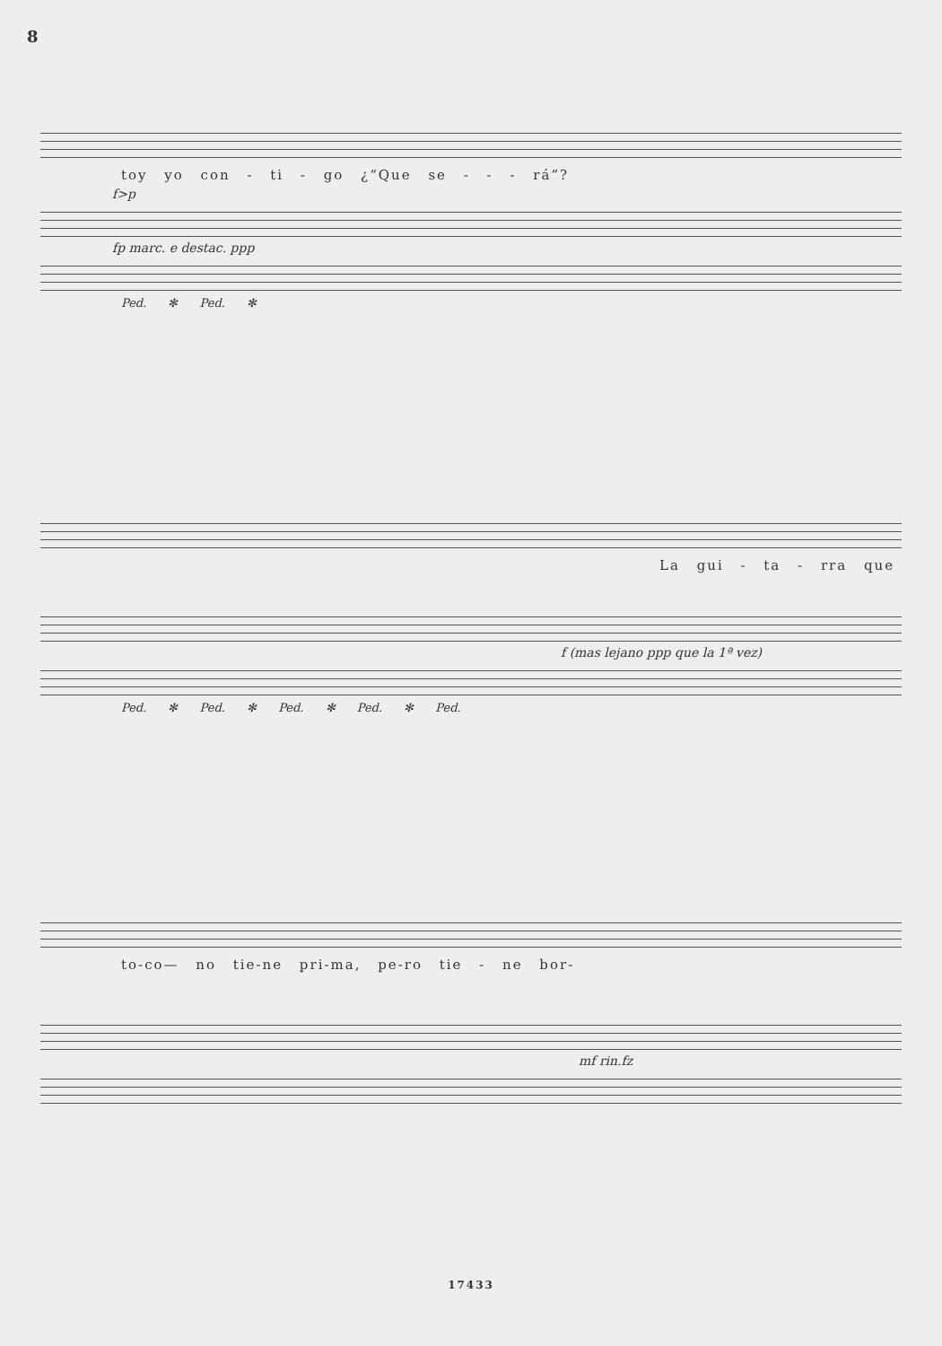8
toy yo con - ti - go ¿“Que se - - - rá”?
f>p
fp marc. e destac. ppp
Ped. ✻ Ped. ✻
La gui - ta - rra que
f (mas lejano ppp que la 1ª vez)
Ped. ✻ Ped. ✻ Ped. ✻ Ped. ✻ Ped.
to-co— no tie-ne pri-ma, pe-ro tie - ne bor-
mf rin.fz
17433